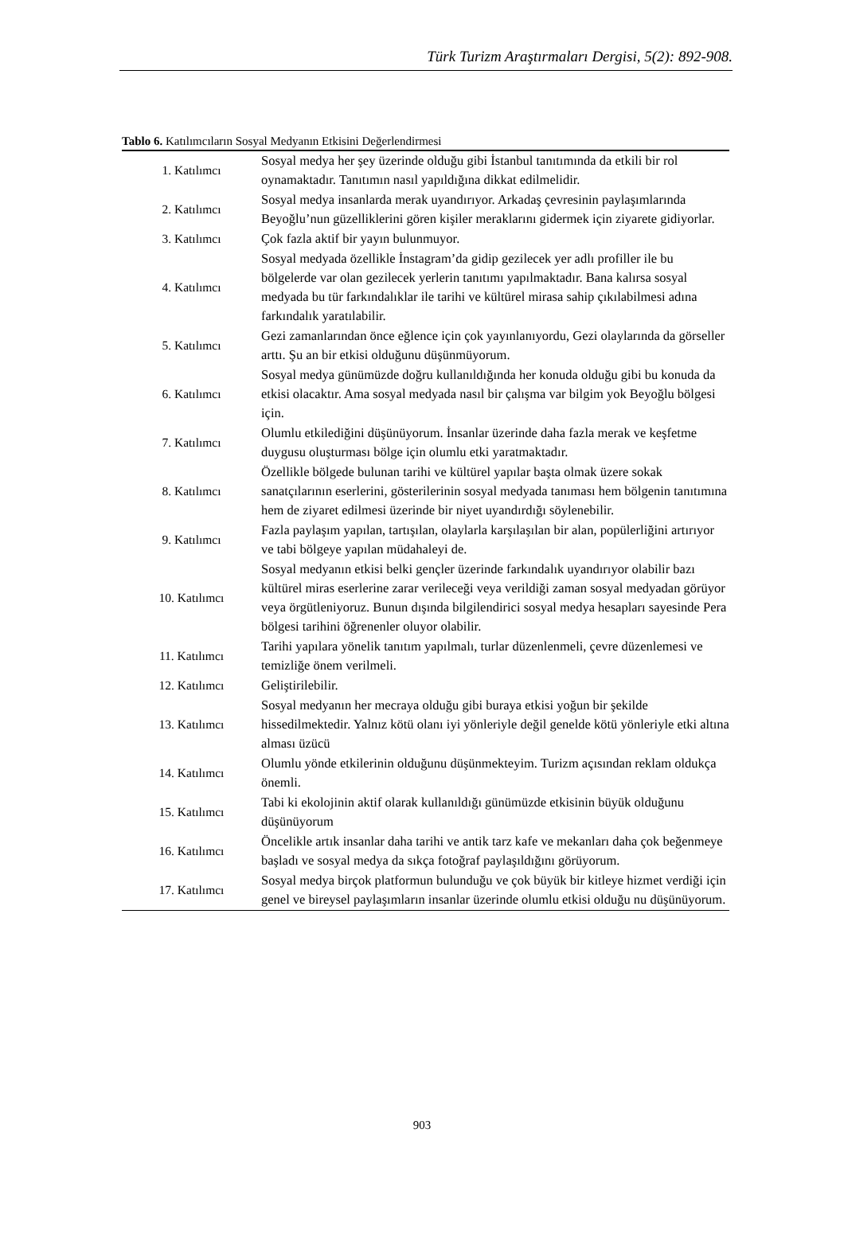Türk Turizm Araştırmaları Dergisi, 5(2): 892-908.
Tablo 6. Katılımcıların Sosyal Medyanın Etkisini Değerlendirmesi
| 1. Katılımcı | Sosyal medya her şey üzerinde olduğu gibi İstanbul tanıtımında da etkili bir rol oynamaktadır. Tanıtımın nasıl yapıldığına dikkat edilmelidir. |
| 2. Katılımcı | Sosyal medya insanlarda merak uyandırıyor. Arkadaş çevresinin paylaşımlarında Beyoğlu’nun güzelliklerini gören kişiler meraklarını gidermek için ziyarete gidiyorlar. |
| 3. Katılımcı | Çok fazla aktif bir yayın bulunmuyor. |
| 4. Katılımcı | Sosyal medyada özellikle İnstagram’da gidip gezilecek yer adlı profiller ile bu bölgelerde var olan gezilecek yerlerin tanıtımı yapılmaktadır. Bana kalırsa sosyal medyada bu tür farkındalıklar ile tarihi ve kültürel mirasa sahip çıkılabilmesi adına farkındalık yaratılabilir. |
| 5. Katılımcı | Gezi zamanlarından önce eğlence için çok yayınlanıyordu, Gezi olaylarında da görseller arttı. Şu an bir etkisi olduğunu düşünmüyorum. |
| 6. Katılımcı | Sosyal medya günümüzde doğru kullanıldığında her konuda olduğu gibi bu konuda da etkisi olacaktır. Ama sosyal medyada nasıl bir çalışma var bilgim yok Beyoğlu bölgesi için. |
| 7. Katılımcı | Olumlu etkilediğini düşünüyorum. İnsanlar üzerinde daha fazla merak ve keşfetme duygusu oluşturması bölge için olumlu etki yaratmaktadır. |
| 8. Katılımcı | Özellikle bölgede bulunan tarihi ve kültürel yapılar başta olmak üzere sokak sanatçılarının eserlerini, gösterilerinin sosyal medyada tanıması hem bölgenin tanıtımına hem de ziyaret edilmesi üzerinde bir niyet uyandırdığı söylenebilir. |
| 9. Katılımcı | Fazla paylaşım yapılan, tartışılan, olaylarla karşılaşılan bir alan, popülerliğini artırıyor ve tabi bölgeye yapılan müdahaleyi de. |
| 10. Katılımcı | Sosyal medyanın etkisi belki gençler üzerinde farkındalık uyandırıyor olabilir bazı kültürel miras eserlerine zarar verileceği veya verildiği zaman sosyal medyadan görüyor veya örgütleniyoruz. Bunun dışında bilgilendirici sosyal medya hesapları sayesinde Pera bölgesi tarihini öğrenenler oluyor olabilir. |
| 11. Katılımcı | Tarihi yapılara yönelik tanıtım yapılmalı, turlar düzenlenmeli, çevre düzenlemesi ve temizliğe önem verilmeli. |
| 12. Katılımcı | Geliştirilebilir. |
| 13. Katılımcı | Sosyal medyanın her mecraya olduğu gibi buraya etkisi yoğun bir şekilde hissedilmektedir. Yalnız kötü olanı iyi yönleriyle değil genelde kötü yönleriyle etki altına alması üzücü |
| 14. Katılımcı | Olumlu yönde etkilerinin olduğunu düşünmekteyim. Turizm açısından reklam oldukça önemli. |
| 15. Katılımcı | Tabi ki ekolojinin aktif olarak kullanıldığı günümüzde etkisinin büyük olduğunu düşünüyorum |
| 16. Katılımcı | Öncelikle artık insanlar daha tarihi ve antik tarz kafe ve mekanları daha çok beğenmeye başladı ve sosyal medya da sıkça fotoğraf paylaşıldığını görüyorum. |
| 17. Katılımcı | Sosyal medya birçok platformun bulunduğu ve çok büyük bir kitleye hizmet verdiği için genel ve bireysel paylaşımların insanlar üzerinde olumlu etkisi olduğu nu düşünüyorum. |
903